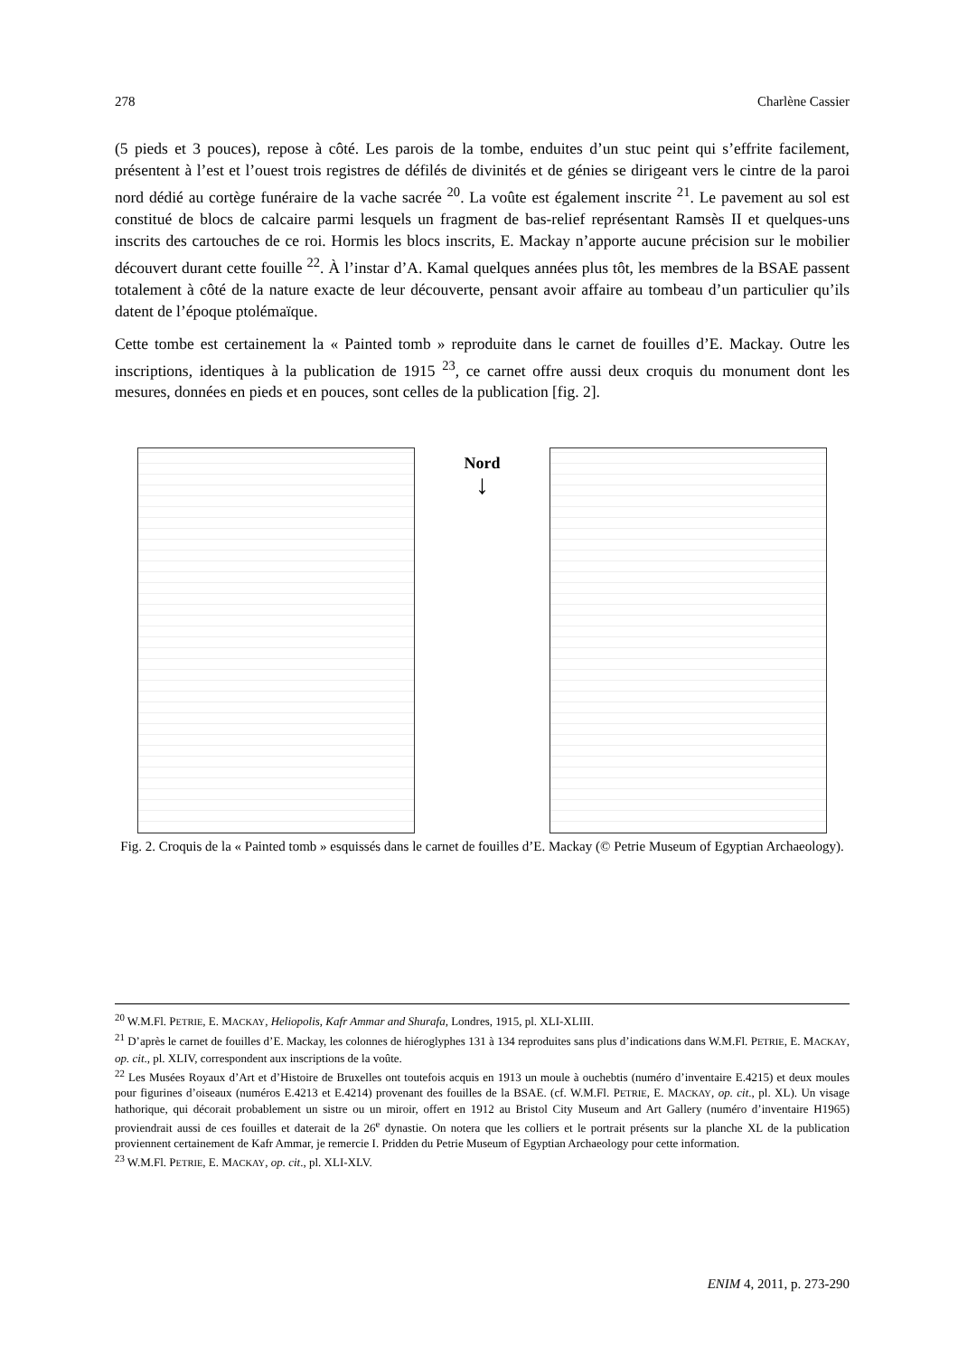278 Charlène Cassier
(5 pieds et 3 pouces), repose à côté. Les parois de la tombe, enduites d’un stuc peint qui s’effrite facilement, présentent à l’est et l’ouest trois registres de défilés de divinités et de génies se dirigeant vers le cintre de la paroi nord dédié au cortège funéraire de la vache sacrée <sup>20</sup>. La voûte est également inscrite <sup>21</sup>. Le pavement au sol est constitué de blocs de calcaire parmi lesquels un fragment de bas-relief représentant Ramsès II et quelques-uns inscrits des cartouches de ce roi. Hormis les blocs inscrits, E. Mackay n’apporte aucune précision sur le mobilier découvert durant cette fouille <sup>22</sup>. À l’instar d’A. Kamal quelques années plus tôt, les membres de la BSAE passent totalement à côté de la nature exacte de leur découverte, pensant avoir affaire au tombeau d’un particulier qu’ils datent de l’époque ptolémaïque.
Cette tombe est certainement la « Painted tomb » reproduite dans le carnet de fouilles d’E. Mackay. Outre les inscriptions, identiques à la publication de 1915 <sup>23</sup>, ce carnet offre aussi deux croquis du monument dont les mesures, données en pieds et en pouces, sont celles de la publication [fig. 2].
Nord
↓
Fig. 2. Croquis de la « Painted tomb » esquissés dans le carnet de fouilles d’E. Mackay (© Petrie Museum of Egyptian Archaeology).
<sup>20</sup> W.M.Fl. PETRIE, E. MACKAY, Heliopolis, Kafr Ammar and Shurafa, Londres, 1915, pl. XLI-XLIII.
<sup>21</sup> D’après le carnet de fouilles d’E. Mackay, les colonnes de hiéroglyphes 131 à 134 reproduites sans plus d’indications dans W.M.Fl. PETRIE, E. MACKAY, op. cit., pl. XLIV, correspondent aux inscriptions de la voûte.
<sup>22</sup> Les Musées Royaux d’Art et d’Histoire de Bruxelles ont toutefois acquis en 1913 un moule à ouchebtis (numéro d’inventaire E.4215) et deux moules pour figurines d’oiseaux (numéros E.4213 et E.4214) provenant des fouilles de la BSAE. (cf. W.M.Fl. PETRIE, E. MACKAY, op. cit., pl. XL). Un visage hathorique, qui décorait probablement un sistre ou un miroir, offert en 1912 au Bristol City Museum and Art Gallery (numéro d’inventaire H1965) proviendrait aussi de ces fouilles et daterait de la 26<sup>e</sup> dynastie. On notera que les colliers et le portrait présents sur la planche XL de la publication proviennent certainement de Kafr Ammar, je remercie I. Pridden du Petrie Museum of Egyptian Archaeology pour cette information.
<sup>23</sup> W.M.Fl. PETRIE, E. MACKAY, op. cit., pl. XLI-XLV.
ENIM 4, 2011, p. 273-290